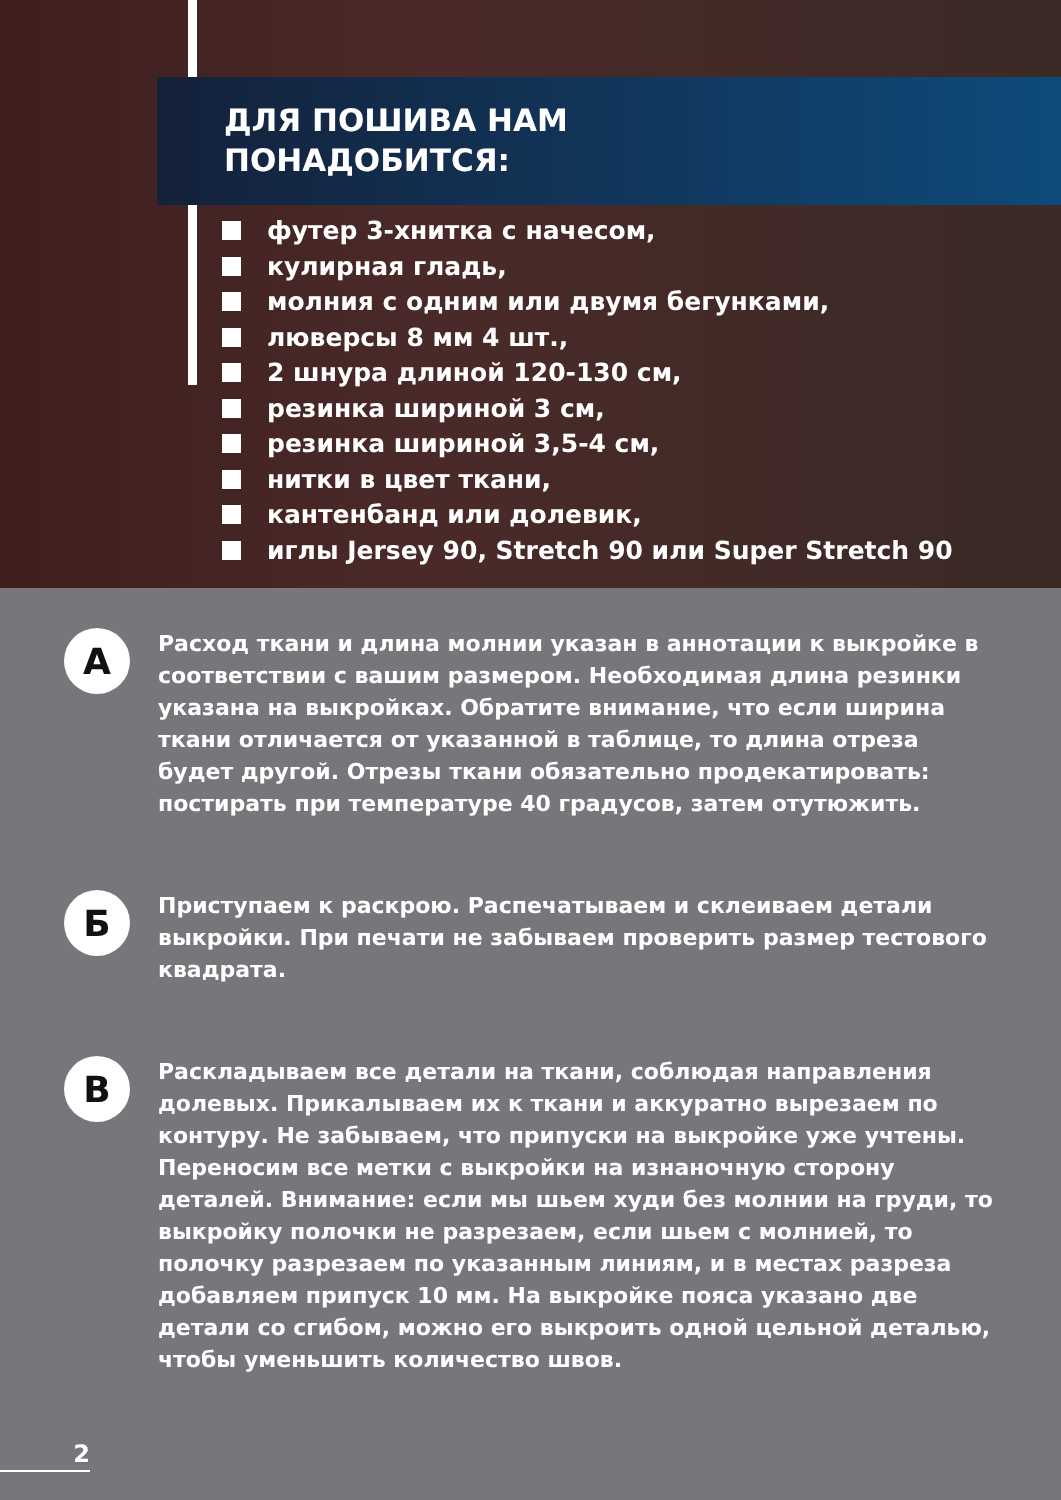ДЛЯ ПОШИВА НАМ
ПОНАДОБИТСЯ:
футер 3-хнитка с начесом,
кулирная гладь,
молния с одним или двумя бегунками,
люверсы 8 мм 4 шт.,
2 шнура длиной 120-130 см,
резинка шириной 3 см,
резинка шириной 3,5-4 см,
нитки в цвет ткани,
кантенбанд или долевик,
иглы Jersey 90, Stretch 90 или Super Stretch 90
А
Расход ткани и длина молнии указан в аннотации к выкройке в соответствии с вашим размером. Необходимая длина резинки указана на выкройках. Обратите внимание, что если ширина ткани отличается от указанной в таблице, то длина отреза будет другой. Отрезы ткани обязательно продекатировать: постирать при температуре 40 градусов, затем отутюжить.
Б
Приступаем к раскрою. Распечатываем и склеиваем детали выкройки. При печати не забываем проверить размер тестового квадрата.
В
Раскладываем все детали на ткани, соблюдая направления долевых. Прикалываем их к ткани и аккуратно вырезаем по контуру. Не забываем, что припуски на выкройке уже учтены. Переносим все метки с выкройки на изнаночную сторону деталей. Внимание: если мы шьем худи без молнии на груди, то выкройку полочки не разрезаем, если шьем с молнией, то полочку разрезаем по указанным линиям, и в местах разреза добавляем припуск 10 мм. На выкройке пояса указано две детали со сгибом, можно его выкроить одной цельной деталью, чтобы уменьшить количество швов.
2